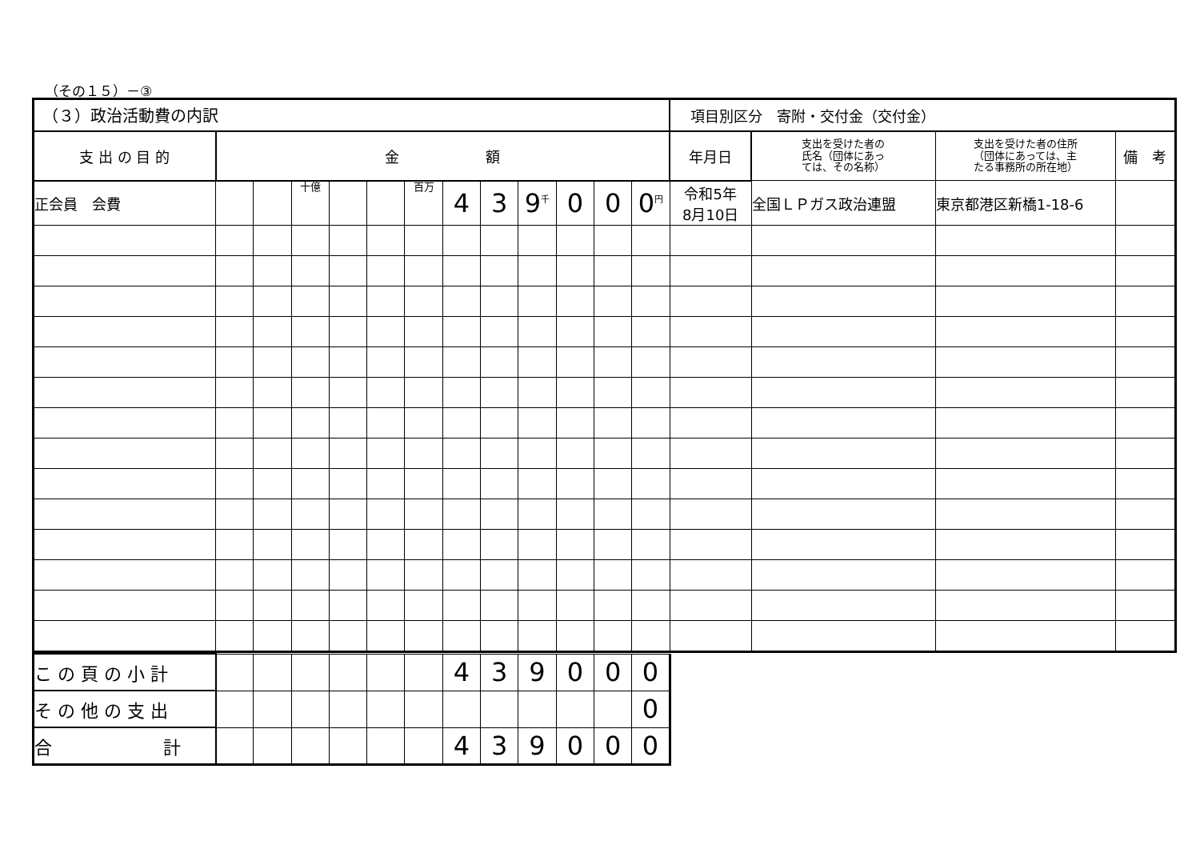（その１５）－③
| （３）政治活動費の内訳 | | | | | | | | | | | | | 項目別区分 寄附・交付金（交付金） | | | |
| 支 出 の 目 的 | 金 額 | | | | | | | | | | | | 年月日 | 支出を受けた者の 氏名（団体にあっ ては、その名称） | 支出を受けた者の住所 （団体にあっては、主 たる事務所の所在地） | 備 考 |
| 正会員 会費 | | | 十億 | | | 百万 | 4 | 3 | 9<sup>千</sup> | 0 | 0 | 0<sup>円</sup> | 令和5年 8月10日 | 全国ＬＰガス政治連盟 | 東京都港区新橋1-18-6 | |
| こ の 頁 の 小 計 | | | | | | | 4 | 3 | 9 | 0 | 0 | 0 |
| そ の 他 の 支 出 | | | | | | | | | | | | 0 |
| 合 計 | | | | | | | 4 | 3 | 9 | 0 | 0 | 0 |